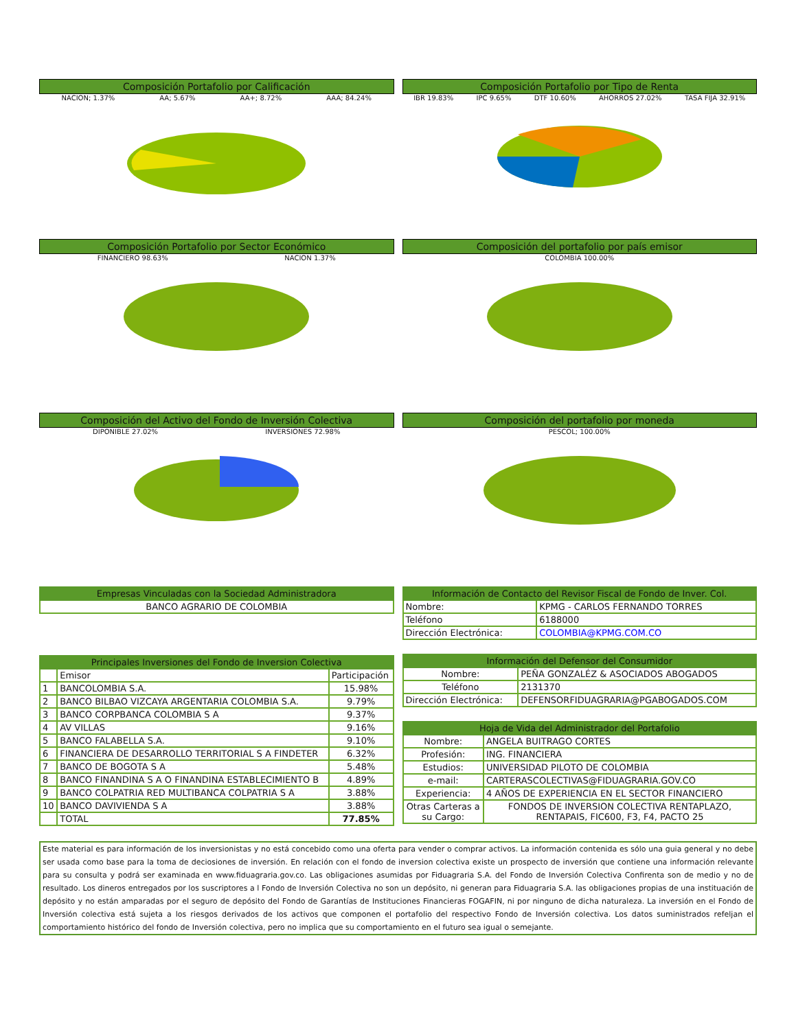Composición Portafolio por Calificación
NACION; 1.37% AA; 5.67% AA+; 8.72% AAA; 84.24%
Composición Portafolio por Tipo de Renta
IBR 19.83% IPC 9.65% DTF 10.60% AHORROS 27.02% TASA FIJA 32.91%
Composición Portafolio por Sector Económico
FINANCIERO 98.63% NACION 1.37%
Composición del portafolio por país emisor
COLOMBIA 100.00%
Composición del Activo del Fondo de Inversión Colectiva
DIPONIBLE 27.02% INVERSIONES 72.98%
Composición del portafolio por moneda
PESCOL; 100.00%
| Empresas Vinculadas con la Sociedad Administradora |
| --- |
| BANCO AGRARIO DE COLOMBIA |
| Principales Inversiones del Fondo de Inversion Colectiva | | |
| --- | --- | --- |
| | Emisor | Participación |
| 1 | BANCOLOMBIA S.A. | 15.98% |
| 2 | BANCO BILBAO VIZCAYA ARGENTARIA COLOMBIA S.A. | 9.79% |
| 3 | BANCO CORPBANCA COLOMBIA S A | 9.37% |
| 4 | AV VILLAS | 9.16% |
| 5 | BANCO FALABELLA S.A. | 9.10% |
| 6 | FINANCIERA DE DESARROLLO TERRITORIAL S A FINDETER | 6.32% |
| 7 | BANCO DE BOGOTA S A | 5.48% |
| 8 | BANCO FINANDINA S A O FINANDINA ESTABLECIMIENTO B | 4.89% |
| 9 | BANCO COLPATRIA RED MULTIBANCA COLPATRIA S A | 3.88% |
| 10 | BANCO DAVIVIENDA S A | 3.88% |
| | TOTAL | 77.85% |
| Información de Contacto del Revisor Fiscal de Fondo de Inver. Col. | |
| --- | --- |
| Nombre: | KPMG - CARLOS FERNANDO TORRES |
| Teléfono | 6188000 |
| Dirección Electrónica: | COLOMBIA@KPMG.COM.CO |
| Información del Defensor del Consumidor | |
| --- | --- |
| Nombre: | PEÑA GONZALÉZ & ASOCIADOS ABOGADOS |
| Teléfono | 2131370 |
| Dirección Electrónica: | DEFENSORFIDUAGRARIA@PGABOGADOS.COM |
| Hoja de Vida del Administrador del Portafolio | |
| --- | --- |
| Nombre: | ANGELA BUITRAGO CORTES |
| Profesión: | ING. FINANCIERA |
| Estudios: | UNIVERSIDAD PILOTO DE COLOMBIA |
| e-mail: | CARTERASCOLECTIVAS@FIDUAGRARIA.GOV.CO |
| Experiencia: | 4 AÑOS DE EXPERIENCIA EN EL SECTOR FINANCIERO |
| Otras Carteras a su Cargo: | FONDOS DE INVERSION COLECTIVA RENTAPLAZO, RENTAPAIS, FIC600, F3, F4, PACTO 25 |
Este material es para información de los inversionistas y no está concebido como una oferta para vender o comprar activos. La información contenida es sólo una guia general y no debe ser usada como base para la toma de deciosiones de inversión. En relación con el fondo de inversion colectiva existe un prospecto de inversión que contiene una información relevante para su consulta y podrá ser examinada en www.fiduagraria.gov.co. Las obligaciones asumidas por Fiduagraria S.A. del Fondo de Inversión Colectiva Confirenta son de medio y no de resultado. Los dineros entregados por los suscriptores a l Fondo de Inversión Colectiva no son un depósito, ni generan para Fiduagraria S.A. las obligaciones propias de una instituación de depósito y no están amparadas por el seguro de depósito del Fondo de Garantías de Instituciones Financieras FOGAFIN, ni por ninguno de dicha naturaleza. La inversión en el Fondo de Inversión colectiva está sujeta a los riesgos derivados de los activos que componen el portafolio del respectivo Fondo de Inversión colectiva. Los datos suministrados refeljan el comportamiento histórico del fondo de Inversión colectiva, pero no implica que su comportamiento en el futuro sea igual o semejante.